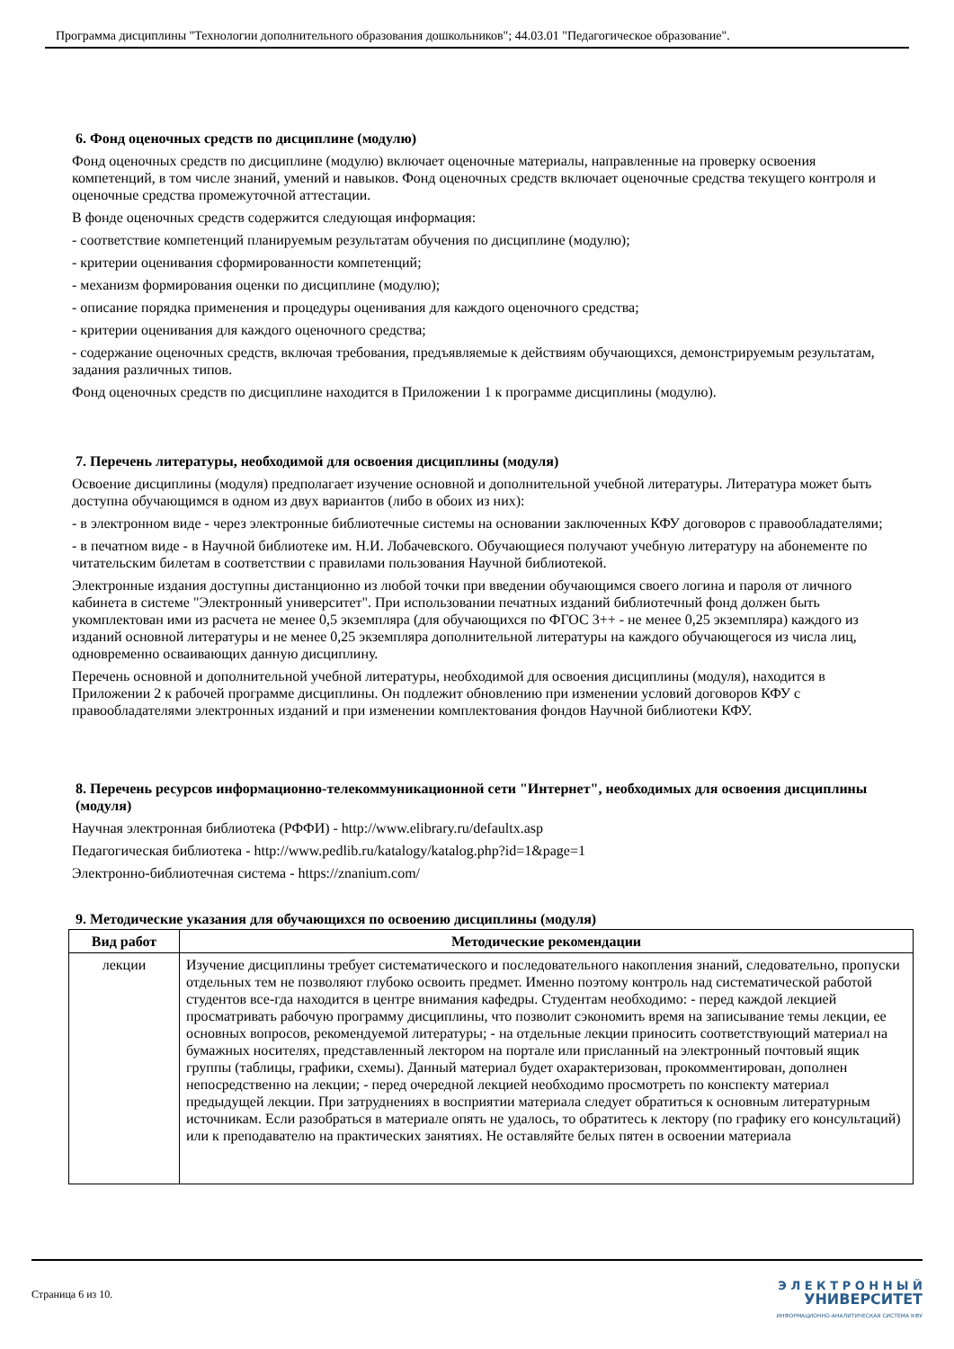Программа дисциплины "Технологии дополнительного образования дошкольников"; 44.03.01 "Педагогическое образование".
6. Фонд оценочных средств по дисциплине (модулю)
Фонд оценочных средств по дисциплине (модулю) включает оценочные материалы, направленные на проверку освоения компетенций, в том числе знаний, умений и навыков. Фонд оценочных средств включает оценочные средства текущего контроля и оценочные средства промежуточной аттестации.
В фонде оценочных средств содержится следующая информация:
- соответствие компетенций планируемым результатам обучения по дисциплине (модулю);
- критерии оценивания сформированности компетенций;
- механизм формирования оценки по дисциплине (модулю);
- описание порядка применения и процедуры оценивания для каждого оценочного средства;
- критерии оценивания для каждого оценочного средства;
- содержание оценочных средств, включая требования, предъявляемые к действиям обучающихся, демонстрируемым результатам, задания различных типов.
Фонд оценочных средств по дисциплине находится в Приложении 1 к программе дисциплины (модулю).
7. Перечень литературы, необходимой для освоения дисциплины (модуля)
Освоение дисциплины (модуля) предполагает изучение основной и дополнительной учебной литературы. Литература может быть доступна обучающимся в одном из двух вариантов (либо в обоих из них):
- в электронном виде - через электронные библиотечные системы на основании заключенных КФУ договоров с правообладателями;
- в печатном виде - в Научной библиотеке им. Н.И. Лобачевского. Обучающиеся получают учебную литературу на абонементе по читательским билетам в соответствии с правилами пользования Научной библиотекой.
Электронные издания доступны дистанционно из любой точки при введении обучающимся своего логина и пароля от личного кабинета в системе "Электронный университет". При использовании печатных изданий библиотечный фонд должен быть укомплектован ими из расчета не менее 0,5 экземпляра (для обучающихся по ФГОС 3++ - не менее 0,25 экземпляра) каждого из изданий основной литературы и не менее 0,25 экземпляра дополнительной литературы на каждого обучающегося из числа лиц, одновременно осваивающих данную дисциплину.
Перечень основной и дополнительной учебной литературы, необходимой для освоения дисциплины (модуля), находится в Приложении 2 к рабочей программе дисциплины. Он подлежит обновлению при изменении условий договоров КФУ с правообладателями электронных изданий и при изменении комплектования фондов Научной библиотеки КФУ.
8. Перечень ресурсов информационно-телекоммуникационной сети "Интернет", необходимых для освоения дисциплины (модуля)
Научная электронная библиотека (РФФИ) - http://www.elibrary.ru/defaultx.asp
Педагогическая библиотека - http://www.pedlib.ru/katalogy/katalog.php?id=1&page=1
Электронно-библиотечная система - https://znanium.com/
9. Методические указания для обучающихся по освоению дисциплины (модуля)
| Вид работ | Методические рекомендации |
| --- | --- |
| лекции | Изучение дисциплины требует систематического и последовательного накопления знаний, следовательно, пропуски отдельных тем не позволяют глубоко освоить предмет. Именно поэтому контроль над систематической работой студентов все-гда находится в центре внимания кафедры. Студентам необходимо: - перед каждой лекцией просматривать рабочую программу дисциплины, что позволит сэкономить время на записывание темы лекции, ее основных вопросов, рекомендуемой литературы; - на отдельные лекции приносить соответствующий материал на бумажных носителях, представленный лектором на портале или присланный на электронный почтовый ящик группы (таблицы, графики, схемы). Данный материал будет охарактеризован, прокомментирован, дополнен непосредственно на лекции; - перед очередной лекцией необходимо просмотреть по конспекту материал предыдущей лекции. При затруднениях в восприятии материала следует обратиться к основным литературным источникам. Если разобраться в материале опять не удалось, то обратитесь к лектору (по графику его консультаций) или к преподавателю на практических занятиях. Не оставляйте белых пятен в освоении материала |
Страница 6 из 10.
Э Л Е К Т Р О Н Н Ы Й
УНИВЕРСИТЕТ
ИНФОРМАЦИОННО-АНАЛИТИЧЕСКАЯ СИСТЕМА КФУ